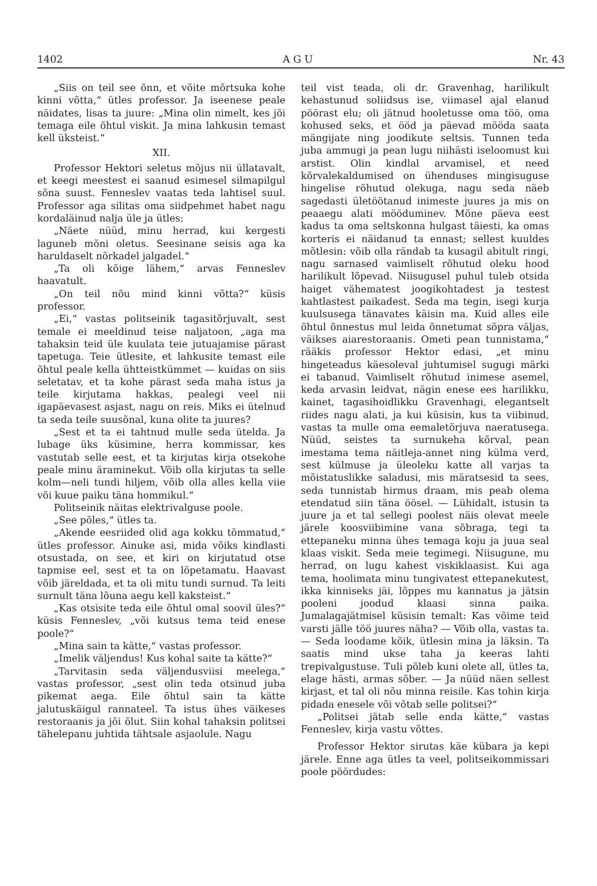1402 A G U Nr. 43
„Siis on teil see õnn, et võite mõrtsuka kohe kinni võtta,“ ütles professor. Ja iseenese peale näidates, lisas ta juure: „Mina olin nimelt, kes jõi temaga eile õhtul viskit. Ja mina lahkusin temast kell üksteist.“
XII.
Professor Hektori seletus mõjus nii üllatavalt, et keegi meestest ei saanud esimesel silmapilgul sõna suust. Fenneslev vaatas teda lahtisel suul. Professor aga silitas oma siidpehmet habet nagu kordaläinud nalja üle ja ütles:
„Näete nüüd, minu herrad, kui kergesti laguneb mõni oletus. Seesinane seisis aga ka harulda­selt nõrkadel jalgadel.“
„Ta oli kõige lähem,“ arvas Fenneslev haavatult.
„On teil nõu mind kinni võtta?“ küsis professor.
„Ei,“ vastas politseinik tagasitõrjuvalt, sest temale ei meeldinud teise naljatoon, „aga ma tahaksin teid üle kuulata teie jutuajamise pärast tapetuga. Teie ütlesite, et lahkusite temast eile õhtul peale kella ühtteistkümmet — kuidas on siis seletatav, et ta kohe pärast seda maha istus ja teile kirjutama hakkas, pealegi veel nii igapäevasest asjast, nagu on reis. Miks ei ütelnud ta seda teile suusõnal, kuna olite ta juures?
„Sest et ta ei tahtnud mulle seda ütelda. Ja lubage üks küsimine, herra kommissar, kes vastutab selle eest, et ta kirjutas kirja otsekohe peale minu äraminekut. Võib olla kirjutas ta selle kolm—neli tundi hiljem, võib olla alles kella viie või kuue paiku täna hommikul.“
Politseinik näitas elektrivalguse poole.
„See põles,“ ütles ta.
„Akende eesriided olid aga kokku tõmmatud,“ ütles professor. Ainuke asi, mida võiks kindlasti otsustada, on see, et kiri on kirjutatud otse tapmise eel, sest et ta on lõpetamatu. Haavast võib järeldada, et ta oli mitu tundi surnud. Ta leiti surnult täna lõuna aegu kell kaksteist.“
„Kas otsisite teda eile õhtul omal soovil üles?“ küsis Fenneslev, „või kutsus tema teid enese poole?“
„Mina sain ta kätte,“ vastas professor.
„Imelik väljendus! Kus kohal saite ta kätte?“
„Tarvitasin seda väljendusviisi meelega,“ vastas professor, „sest olin teda otsinud juba pikemat aega. Eile õhtul sain ta kätte jalutuskäigul rannateel. Ta istus ühes väikeses restoraanis ja jõi õlut. Siin kohal tahaksin politsei tähelepanu juhtida tähtsale asjaolule. Nagu
teil vist teada, oli dr. Gravenhag, harilikult kehastunud soliidsus ise, viimasel ajal elanud pöörast elu; oli jätnud hooletusse oma töö, oma kohused seks, et ööd ja päevad mööda saata mängijate ning joodikute seltsis. Tunnen teda juba ammugi ja pean lugu niihästi iseloomust kui arstist. Olin kindlal arvamisel, et need kõrvalekaldumised on ühenduses mingisuguse hingelise rõhutud olekuga, nagu seda näeb sagedasti ületöötanud inimeste juures ja mis on peaaegu alati mööduminev. Mõne päeva eest kadus ta oma seltskonna hulgast täiesti, ka omas korteris ei näidanud ta ennast; sellest kuuldes mõtlesin: võib olla rändab ta kusagil abitult ringi, nagu sarnased vaimliselt rõhutud oleku hood harilikult lõpevad. Niisugusel puhul tuleb otsida haiget vähematest joogikohtadest ja testest kahtlastest paikadest. Seda ma tegin, isegi kurja kuulsusega tänavates käisin ma. Kuid alles eile õhtul õnnestus mul leida õnnetumat sõpra väljas, väikses aiarestoraanis. Ometi pean tunnistama,“ rääkis professor Hektor edasi, „et minu hingeteadus käesoleval juhtumisel sugugi märki ei tabanud. Vaimliselt rõhutud inimese asemel, keda arvasin leidvat, nägin enese ees harilikku, kainet, tagasihoidlikku Gravenhagi, elegantselt riides nagu alati, ja kui küsisin, kus ta viibinud, vastas ta mulle oma eemaletõrjuva naeratusega. Nüüd, seistes ta surnukeha kõrval, pean imestama tema näitleja-annet ning külma verd, sest külmuse ja üleoleku katte all varjas ta mõistatuslikke saladusi, mis märatsesid ta sees, seda tunnistab hirmus draam, mis peab olema etendatud siin täna öösel. — Lühidalt, istusin ta juure ja et tal sellegi poolest näis olevat meele järele koosviibimine vana sõbraga, tegi ta ettepaneku minna ühes temaga koju ja juua seal klaas viskit. Seda meie tegimegi. Niisugune, mu herrad, on lugu kahest viskiklaasist. Kui aga tema, hoolimata minu tungivatest ettepanekutest, ikka kinniseks jäi, lõppes mu kannatus ja jätsin pooleni joodud klaasi sinna paika. Jumalagajätmisel küsisin temalt: Kas võime teid varsti jälle töö juures näha? — Võib olla, vastas ta. — Seda loodame kõik, ütlesin mina ja läksin. Ta saatis mind ukse taha ja keeras lahti trepivalgustuse. Tuli põleb kuni olete all, ütles ta, elage hästi, armas sõber. — Ja nüüd näen sellest kirjast, et tal oli nõu minna reisile. Kas tohin kirja pidada enesele või võtab selle politsei?“
„Politsei jätab selle enda kätte,“ vastas Fenneslev, kirja vastu võttes.
Professor Hektor sirutas käe kübara ja kepi järele. Enne aga ütles ta veel, politseikommissari poole pöördudes: